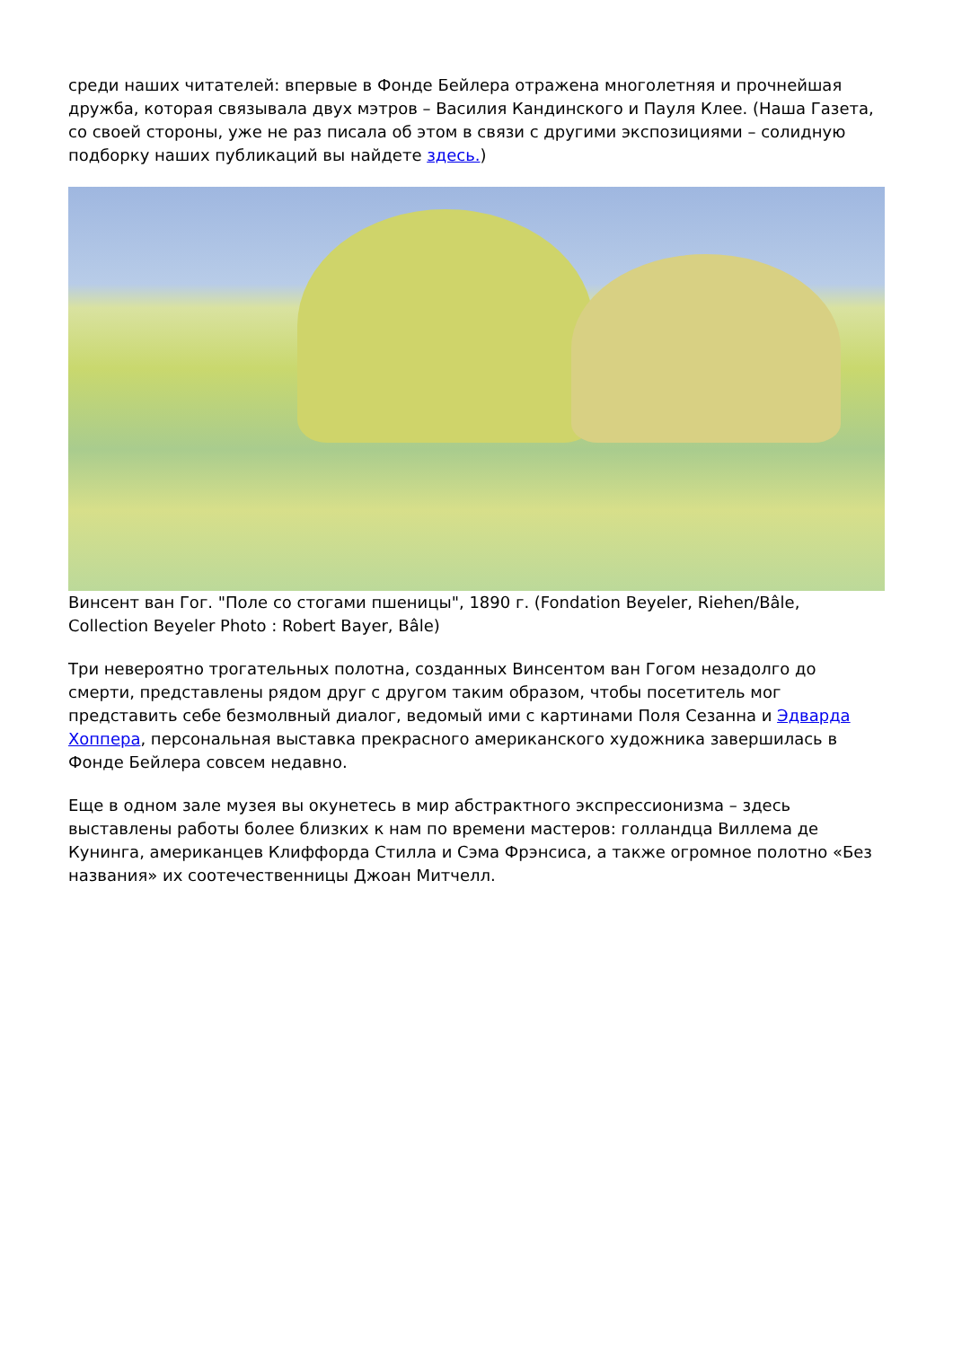среди наших читателей: впервые в Фонде Бейлера отражена многолетняя и прочнейшая дружба, которая связывала двух мэтров – Василия Кандинского и Пауля Клее. (Наша Газета, со своей стороны, уже не раз писала об этом в связи с другими экспозициями – солидную подборку наших публикаций вы найдете здесь.)
Винсент ван Гог. "Поле со стогами пшеницы", 1890 г. (Fondation Beyeler, Riehen/Bâle, Collection Beyeler Photo : Robert Bayer, Bâle)
Три невероятно трогательных полотна, созданных Винсентом ван Гогом незадолго до смерти, представлены рядом друг с другом таким образом, чтобы посетитель мог представить себе безмолвный диалог, ведомый ими с картинами Поля Сезанна и Эдварда Хоппера, персональная выставка прекрасного американского художника завершилась в Фонде Бейлера совсем недавно.
Еще в одном зале музея вы окунетесь в мир абстрактного экспрессионизма – здесь выставлены работы более близких к нам по времени мастеров: голландца Виллема де Кунинга, американцев Клиффорда Стилла и Сэма Фрэнсиса, а также огромное полотно «Без названия» их соотечественницы Джоан Митчелл.